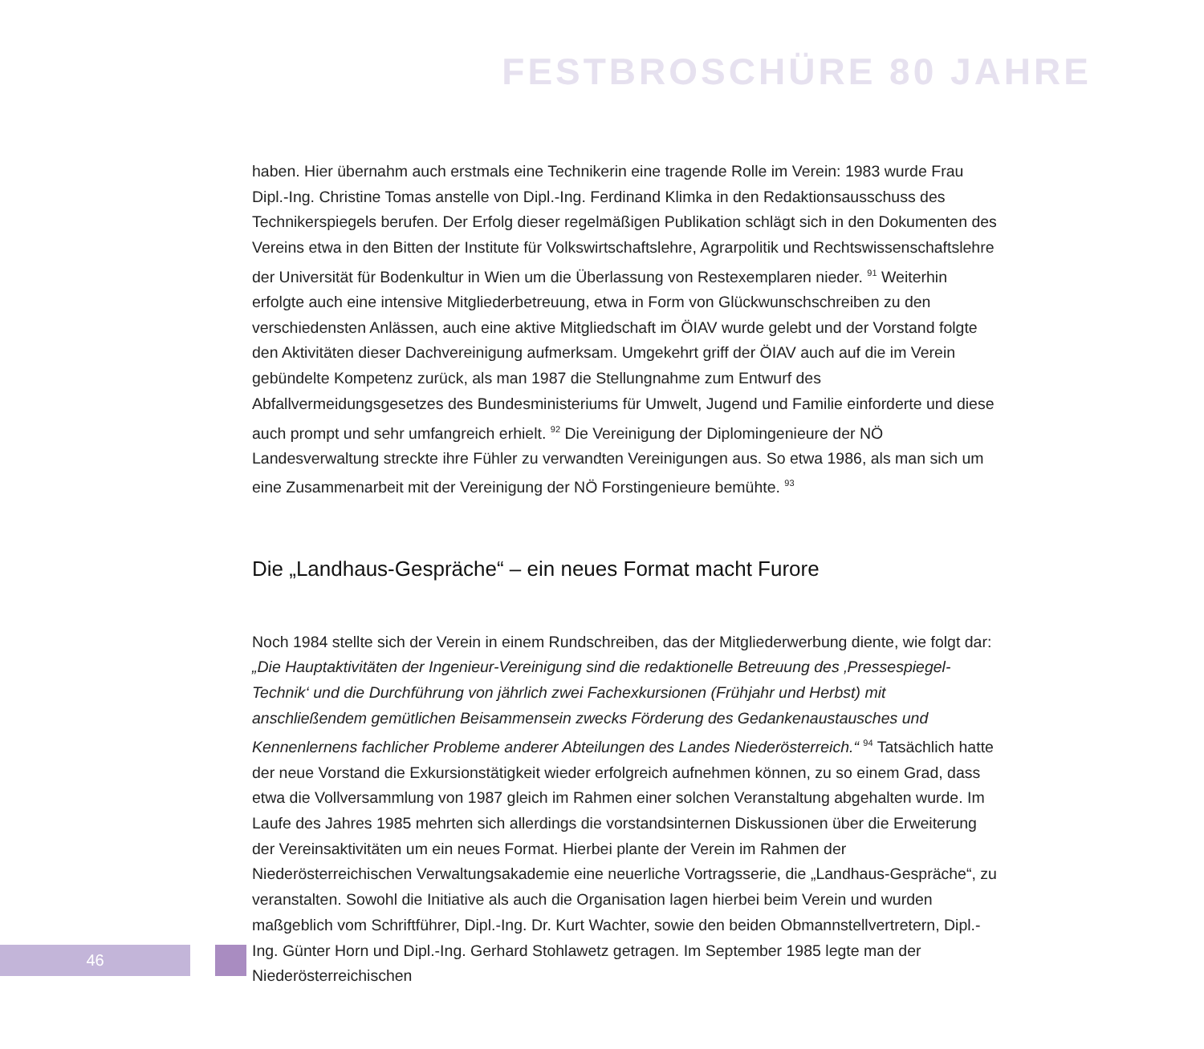FESTBROSCHÜRE 80 JAHRE
haben. Hier übernahm auch erstmals eine Technikerin eine tragende Rolle im Verein: 1983 wurde Frau Dipl.-Ing. Christine Tomas anstelle von Dipl.-Ing. Ferdinand Klimka in den Redaktionsausschuss des Technikerspiegels berufen. Der Erfolg dieser regelmäßigen Publikation schlägt sich in den Dokumenten des Vereins etwa in den Bitten der Institute für Volkswirtschaftslehre, Agrarpolitik und Rechtswissenschaftslehre der Universität für Bodenkultur in Wien um die Überlassung von Restexemplaren nieder. <sup>91</sup> Weiterhin erfolgte auch eine intensive Mitgliederbetreuung, etwa in Form von Glückwunschschreiben zu den verschiedensten Anlässen, auch eine aktive Mitgliedschaft im ÖIAV wurde gelebt und der Vorstand folgte den Aktivitäten dieser Dachvereinigung aufmerksam. Umgekehrt griff der ÖIAV auch auf die im Verein gebündelte Kompetenz zurück, als man 1987 die Stellungnahme zum Entwurf des Abfallvermeidungsgesetzes des Bundesministeriums für Umwelt, Jugend und Familie einforderte und diese auch prompt und sehr umfangreich erhielt. <sup>92</sup> Die Vereinigung der Diplomingenieure der NÖ Landesverwaltung streckte ihre Fühler zu verwandten Vereinigungen aus. So etwa 1986, als man sich um eine Zusammenarbeit mit der Vereinigung der NÖ Forstingenieure bemühte. <sup>93</sup>
Die „Landhaus-Gespräche“ – ein neues Format macht Furore
Noch 1984 stellte sich der Verein in einem Rundschreiben, das der Mitgliederwerbung diente, wie folgt dar: „Die Hauptaktivitäten der Ingenieur-Vereinigung sind die redaktionelle Betreuung des ‚Pressespiegel-Technik‘ und die Durchführung von jährlich zwei Fachexkursionen (Frühjahr und Herbst) mit anschließendem gemütlichen Beisammensein zwecks Förderung des Gedankenaustausches und Kennenlernens fachlicher Probleme anderer Abteilungen des Landes Niederösterreich.“ <sup>94</sup> Tatsächlich hatte der neue Vorstand die Exkursionstätigkeit wieder erfolgreich aufnehmen können, zu so einem Grad, dass etwa die Vollversammlung von 1987 gleich im Rahmen einer solchen Veranstaltung abgehalten wurde. Im Laufe des Jahres 1985 mehrten sich allerdings die vorstandsinternen Diskussionen über die Erweiterung der Vereinsaktivitäten um ein neues Format. Hierbei plante der Verein im Rahmen der Niederösterreichischen Verwaltungsakademie eine neuerliche Vortragsserie, die „Landhaus-Gespräche“, zu veranstalten. Sowohl die Initiative als auch die Organisation lagen hierbei beim Verein und wurden maßgeblich vom Schriftführer, Dipl.-Ing. Dr. Kurt Wachter, sowie den beiden Obmannstellvertretern, Dipl.-Ing. Günter Horn und Dipl.-Ing. Gerhard Stohlawetz getragen. Im September 1985 legte man der Niederösterreichischen
46